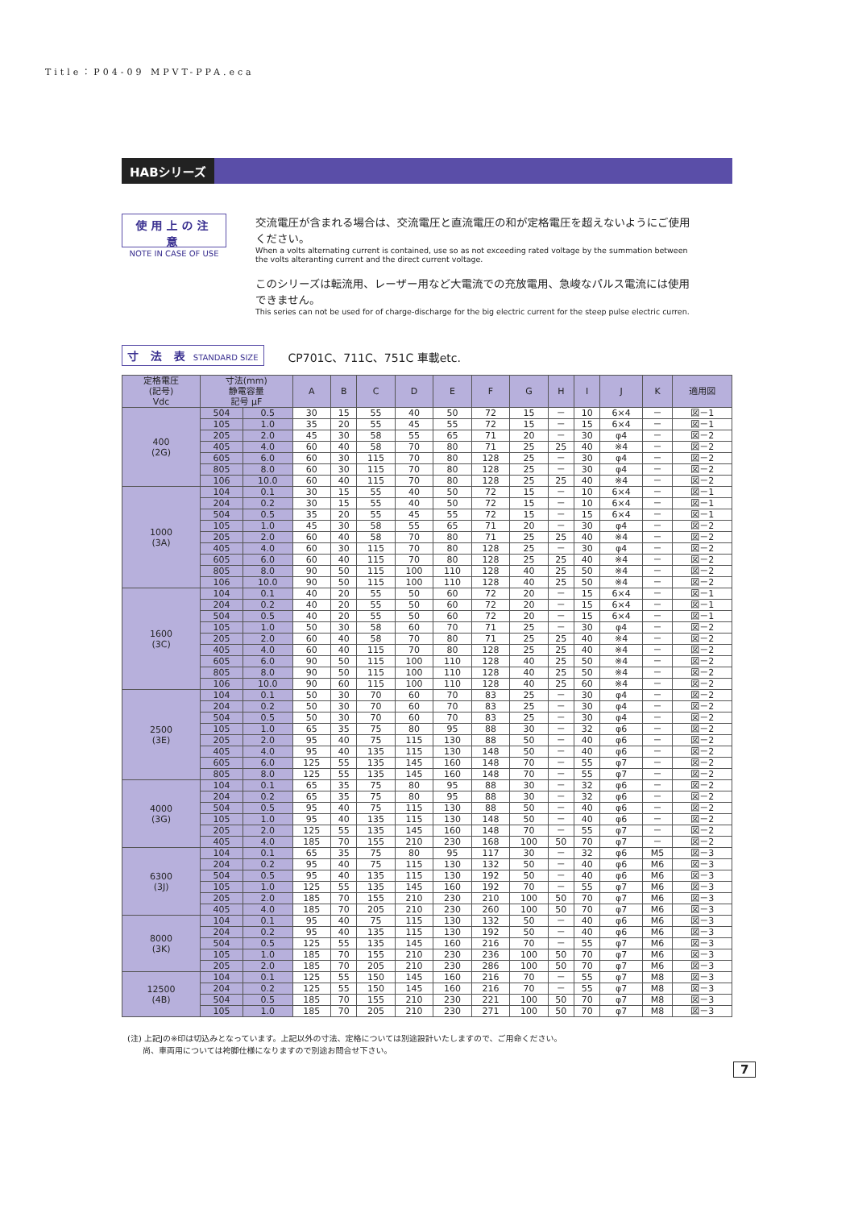Title：P04-09 MPVT-PPA.eca
HABシリーズ
使用上の注意
NOTE IN CASE OF USE
交流電圧が含まれる場合は、交流電圧と直流電圧の和が定格電圧を超えないようにご使用ください。
When a volts alternating current is contained, use so as not exceeding rated voltage by the summation between the volts alteranting current and the direct current voltage.
このシリーズは転流用、レーザー用など大電流での充放電用、急峻なパルス電流には使用できません。
This series can not be used for of charge-discharge for the big electric current for the steep pulse electric curren.
寸 法 表 STANDARD SIZE
CP701C、711C、751C 車載etc.
| 定格電圧 (記号) Vdc | 寸法(mm) 静電容量 記号 μF | | A | B | C | D | E | F | G | H | I | J | K | 適用図 |
| --- | --- | --- | --- | --- | --- | --- | --- | --- | --- | --- | --- | --- | --- | --- |
| 400 (2G) | 504 | 0.5 | 30 | 15 | 55 | 40 | 50 | 72 | 15 | － | 10 | 6×4 | － | 図－1 |
| | 105 | 1.0 | 35 | 20 | 55 | 45 | 55 | 72 | 15 | － | 15 | 6×4 | － | 図－1 |
| | 205 | 2.0 | 45 | 30 | 58 | 55 | 65 | 71 | 20 | － | 30 | φ4 | － | 図－2 |
| | 405 | 4.0 | 60 | 40 | 58 | 70 | 80 | 71 | 25 | 25 | 40 | ※4 | － | 図－2 |
| | 605 | 6.0 | 60 | 30 | 115 | 70 | 80 | 128 | 25 | － | 30 | φ4 | － | 図－2 |
| | 805 | 8.0 | 60 | 30 | 115 | 70 | 80 | 128 | 25 | － | 30 | φ4 | － | 図－2 |
| | 106 | 10.0 | 60 | 40 | 115 | 70 | 80 | 128 | 25 | 25 | 40 | ※4 | － | 図－2 |
| 1000 (3A) | 104 | 0.1 | 30 | 15 | 55 | 40 | 50 | 72 | 15 | － | 10 | 6×4 | － | 図－1 |
| | 204 | 0.2 | 30 | 15 | 55 | 40 | 50 | 72 | 15 | － | 10 | 6×4 | － | 図－1 |
| | 504 | 0.5 | 35 | 20 | 55 | 45 | 55 | 72 | 15 | － | 15 | 6×4 | － | 図－1 |
| | 105 | 1.0 | 45 | 30 | 58 | 55 | 65 | 71 | 20 | － | 30 | φ4 | － | 図－2 |
| | 205 | 2.0 | 60 | 40 | 58 | 70 | 80 | 71 | 25 | 25 | 40 | ※4 | － | 図－2 |
| | 405 | 4.0 | 60 | 30 | 115 | 70 | 80 | 128 | 25 | － | 30 | φ4 | － | 図－2 |
| | 605 | 6.0 | 60 | 40 | 115 | 70 | 80 | 128 | 25 | 25 | 40 | ※4 | － | 図－2 |
| | 805 | 8.0 | 90 | 50 | 115 | 100 | 110 | 128 | 40 | 25 | 50 | ※4 | － | 図－2 |
| | 106 | 10.0 | 90 | 50 | 115 | 100 | 110 | 128 | 40 | 25 | 50 | ※4 | － | 図－2 |
| 1600 (3C) | 104 | 0.1 | 40 | 20 | 55 | 50 | 60 | 72 | 20 | － | 15 | 6×4 | － | 図－1 |
| | 204 | 0.2 | 40 | 20 | 55 | 50 | 60 | 72 | 20 | － | 15 | 6×4 | － | 図－1 |
| | 504 | 0.5 | 40 | 20 | 55 | 50 | 60 | 72 | 20 | － | 15 | 6×4 | － | 図－1 |
| | 105 | 1.0 | 50 | 30 | 58 | 60 | 70 | 71 | 25 | － | 30 | φ4 | － | 図－2 |
| | 205 | 2.0 | 60 | 40 | 58 | 70 | 80 | 71 | 25 | 25 | 40 | ※4 | － | 図－2 |
| | 405 | 4.0 | 60 | 40 | 115 | 70 | 80 | 128 | 25 | 25 | 40 | ※4 | － | 図－2 |
| | 605 | 6.0 | 90 | 50 | 115 | 100 | 110 | 128 | 40 | 25 | 50 | ※4 | － | 図－2 |
| | 805 | 8.0 | 90 | 50 | 115 | 100 | 110 | 128 | 40 | 25 | 50 | ※4 | － | 図－2 |
| | 106 | 10.0 | 90 | 60 | 115 | 100 | 110 | 128 | 40 | 25 | 60 | ※4 | － | 図－2 |
| 2500 (3E) | 104 | 0.1 | 50 | 30 | 70 | 60 | 70 | 83 | 25 | － | 30 | φ4 | － | 図－2 |
| | 204 | 0.2 | 50 | 30 | 70 | 60 | 70 | 83 | 25 | － | 30 | φ4 | － | 図－2 |
| | 504 | 0.5 | 50 | 30 | 70 | 60 | 70 | 83 | 25 | － | 30 | φ4 | － | 図－2 |
| | 105 | 1.0 | 65 | 35 | 75 | 80 | 95 | 88 | 30 | － | 32 | φ6 | － | 図－2 |
| | 205 | 2.0 | 95 | 40 | 75 | 115 | 130 | 88 | 50 | － | 40 | φ6 | － | 図－2 |
| | 405 | 4.0 | 95 | 40 | 135 | 115 | 130 | 148 | 50 | － | 40 | φ6 | － | 図－2 |
| | 605 | 6.0 | 125 | 55 | 135 | 145 | 160 | 148 | 70 | － | 55 | φ7 | － | 図－2 |
| | 805 | 8.0 | 125 | 55 | 135 | 145 | 160 | 148 | 70 | － | 55 | φ7 | － | 図－2 |
| 4000 (3G) | 104 | 0.1 | 65 | 35 | 75 | 80 | 95 | 88 | 30 | － | 32 | φ6 | － | 図－2 |
| | 204 | 0.2 | 65 | 35 | 75 | 80 | 95 | 88 | 30 | － | 32 | φ6 | － | 図－2 |
| | 504 | 0.5 | 95 | 40 | 75 | 115 | 130 | 88 | 50 | － | 40 | φ6 | － | 図－2 |
| | 105 | 1.0 | 95 | 40 | 135 | 115 | 130 | 148 | 50 | － | 40 | φ6 | － | 図－2 |
| | 205 | 2.0 | 125 | 55 | 135 | 145 | 160 | 148 | 70 | － | 55 | φ7 | － | 図－2 |
| | 405 | 4.0 | 185 | 70 | 155 | 210 | 230 | 168 | 100 | 50 | 70 | φ7 | － | 図－2 |
| 6300 (3J) | 104 | 0.1 | 65 | 35 | 75 | 80 | 95 | 117 | 30 | － | 32 | φ6 | M5 | 図－3 |
| | 204 | 0.2 | 95 | 40 | 75 | 115 | 130 | 132 | 50 | － | 40 | φ6 | M6 | 図－3 |
| | 504 | 0.5 | 95 | 40 | 135 | 115 | 130 | 192 | 50 | － | 40 | φ6 | M6 | 図－3 |
| | 105 | 1.0 | 125 | 55 | 135 | 145 | 160 | 192 | 70 | － | 55 | φ7 | M6 | 図－3 |
| | 205 | 2.0 | 185 | 70 | 155 | 210 | 230 | 210 | 100 | 50 | 70 | φ7 | M6 | 図－3 |
| | 405 | 4.0 | 185 | 70 | 205 | 210 | 230 | 260 | 100 | 50 | 70 | φ7 | M6 | 図－3 |
| 8000 (3K) | 104 | 0.1 | 95 | 40 | 75 | 115 | 130 | 132 | 50 | － | 40 | φ6 | M6 | 図－3 |
| | 204 | 0.2 | 95 | 40 | 135 | 115 | 130 | 192 | 50 | － | 40 | φ6 | M6 | 図－3 |
| | 504 | 0.5 | 125 | 55 | 135 | 145 | 160 | 216 | 70 | － | 55 | φ7 | M6 | 図－3 |
| | 105 | 1.0 | 185 | 70 | 155 | 210 | 230 | 236 | 100 | 50 | 70 | φ7 | M6 | 図－3 |
| | 205 | 2.0 | 185 | 70 | 205 | 210 | 230 | 286 | 100 | 50 | 70 | φ7 | M6 | 図－3 |
| 12500 (4B) | 104 | 0.1 | 125 | 55 | 150 | 145 | 160 | 216 | 70 | － | 55 | φ7 | M8 | 図－3 |
| | 204 | 0.2 | 125 | 55 | 150 | 145 | 160 | 216 | 70 | － | 55 | φ7 | M8 | 図－3 |
| | 504 | 0.5 | 185 | 70 | 155 | 210 | 230 | 221 | 100 | 50 | 70 | φ7 | M8 | 図－3 |
| | 105 | 1.0 | 185 | 70 | 205 | 210 | 230 | 271 | 100 | 50 | 70 | φ7 | M8 | 図－3 |
(注) 上記Jの※印は切込みとなっています。上記以外の寸法、定格については別途設計いたしますので、ご用命ください。
尚、車両用については袴脚仕様になりますので別途お問合せ下さい。
7